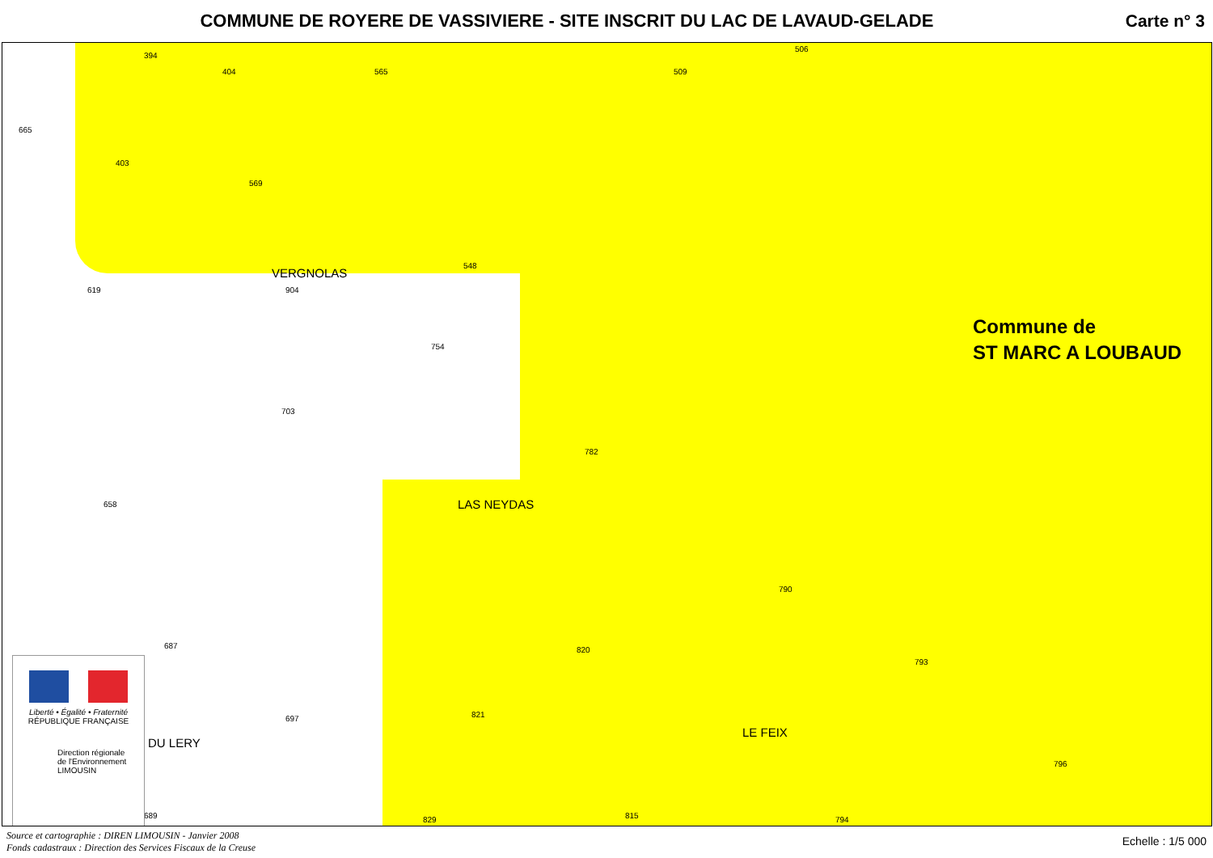COMMUNE DE ROYERE DE VASSIVIERE - SITE INSCRIT DU LAC DE LAVAUD-GELADE
Carte n° 3
Commune de
ST MARC A LOUBAUD
VERGNOLAS
LAS NEYDAS
LE FEIX
DU LERY
394
404 565 509
506
665
569
403
904
548
619
754
703
782
658
820
793
790
821
697
687
796
829 794
815
689
Liberté • Égalité • Fraternité
RÉPUBLIQUE FRANÇAISE
Direction régionale
de l'Environnement
LIMOUSIN
Source et cartographie : DIREN LIMOUSIN - Janvier 2008
Fonds cadastraux : Direction des Services Fiscaux de la Creuse
Echelle : 1/5 000